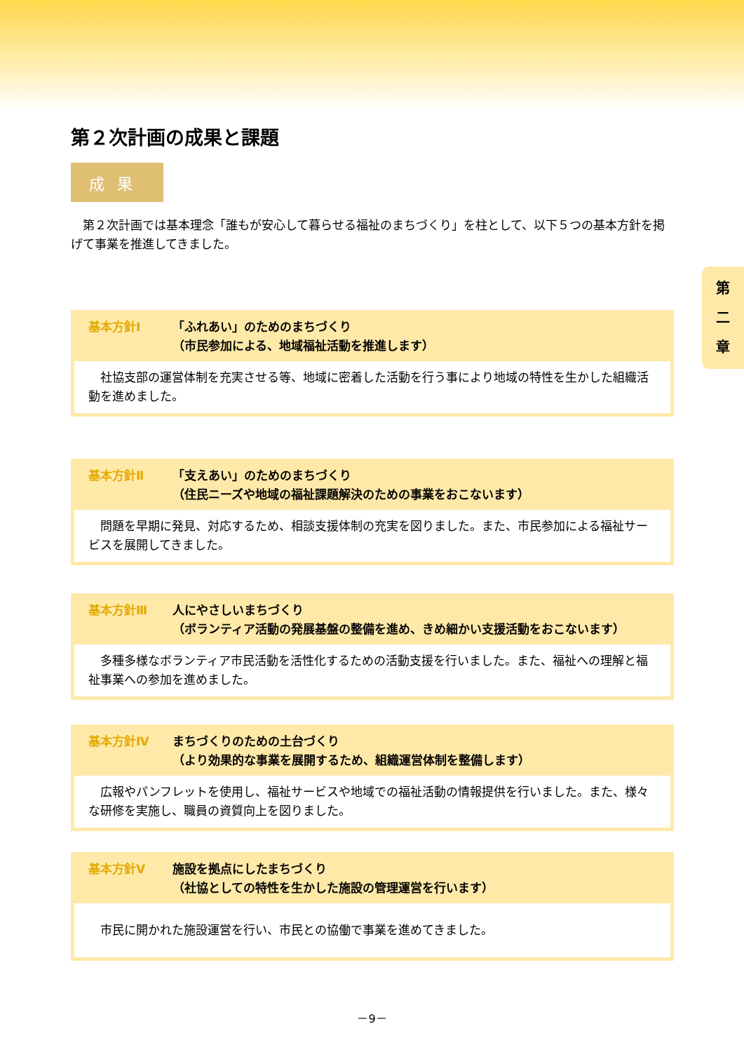第
二
章
第２次計画の成果と課題
成果
　第２次計画では基本理念「誰もが安心して暮らせる福祉のまちづくり」を柱として、以下５つの基本方針を掲げて事業を推進してきました。
基本方針Ⅰ 「ふれあい」のためのまちづくり
（市民参加による、地域福祉活動を推進します）
　社協支部の運営体制を充実させる等、地域に密着した活動を行う事により地域の特性を生かした組織活動を進めました。
基本方針Ⅱ 「支えあい」のためのまちづくり
（住民ニーズや地域の福祉課題解決のための事業をおこないます）
　問題を早期に発見、対応するため、相談支援体制の充実を図りました。また、市民参加による福祉サービスを展開してきました。
基本方針Ⅲ 人にやさしいまちづくり
（ボランティア活動の発展基盤の整備を進め、きめ細かい支援活動をおこないます）
　多種多様なボランティア市民活動を活性化するための活動支援を行いました。また、福祉への理解と福祉事業への参加を進めました。
基本方針Ⅳ まちづくりのための土台づくり
（より効果的な事業を展開するため、組織運営体制を整備します）
　広報やパンフレットを使用し、福祉サービスや地域での福祉活動の情報提供を行いました。また、様々な研修を実施し、職員の資質向上を図りました。
基本方針Ⅴ 施設を拠点にしたまちづくり
（社協としての特性を生かした施設の管理運営を行います）
　市民に開かれた施設運営を行い、市民との協働で事業を進めてきました。
－9－